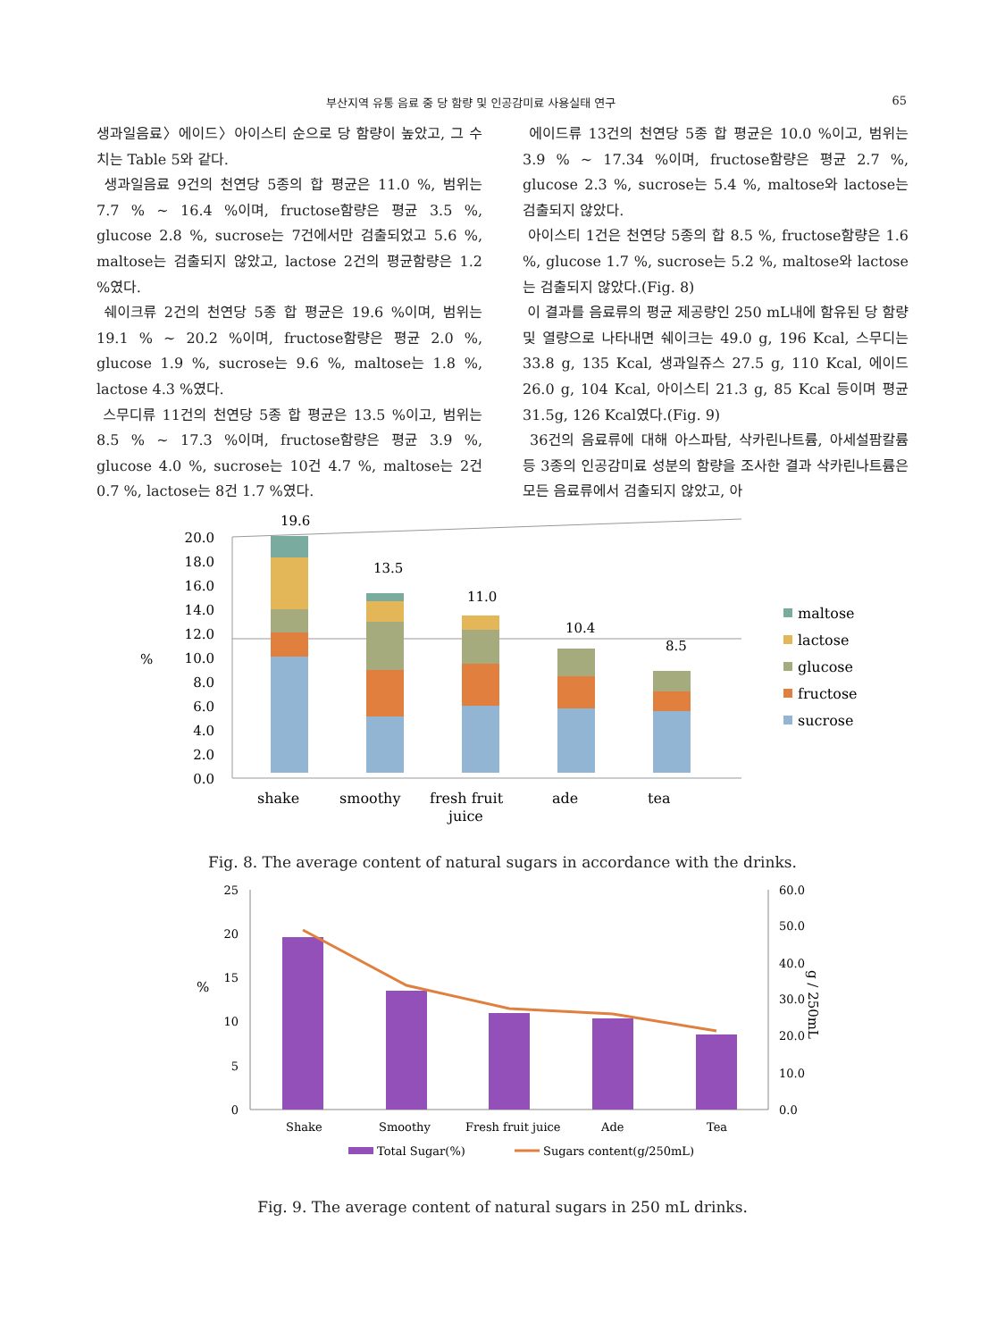부산지역 유통 음료 중 당 함량 및 인공감미료 사용실태 연구 65
생과일음료〉에이드〉아이스티 순으로 당 함량이 높았고, 그 수치는 Table 5와 같다.
생과일음료 9건의 천연당 5종의 합 평균은 11.0 %, 범위는 7.7 % ~ 16.4 %이며, fructose함량은 평균 3.5 %, glucose 2.8 %, sucrose는 7건에서만 검출되었고 5.6 %, maltose는 검출되지 않았고, lactose 2건의 평균함량은 1.2 %였다.
쉐이크류 2건의 천연당 5종 합 평균은 19.6 %이며, 범위는 19.1 % ~ 20.2 %이며, fructose함량은 평균 2.0 %, glucose 1.9 %, sucrose는 9.6 %, maltose는 1.8 %, lactose 4.3 %였다.
스무디류 11건의 천연당 5종 합 평균은 13.5 %이고, 범위는 8.5 % ~ 17.3 %이며, fructose함량은 평균 3.9 %, glucose 4.0 %, sucrose는 10건 4.7 %, maltose는 2건 0.7 %, lactose는 8건 1.7 %였다.
에이드류 13건의 천연당 5종 합 평균은 10.0 %이고, 범위는 3.9 % ~ 17.34 %이며, fructose함량은 평균 2.7 %, glucose 2.3 %, sucrose는 5.4 %, maltose와 lactose는 검출되지 않았다.
아이스티 1건은 천연당 5종의 합 8.5 %, fructose함량은 1.6 %, glucose 1.7 %, sucrose는 5.2 %, maltose와 lactose는 검출되지 않았다.(Fig. 8)
이 결과를 음료류의 평균 제공량인 250 mL내에 함유된 당 함량 및 열량으로 나타내면 쉐이크는 49.0 g, 196 Kcal, 스무디는 33.8 g, 135 Kcal, 생과일쥬스 27.5 g, 110 Kcal, 에이드 26.0 g, 104 Kcal, 아이스티 21.3 g, 85 Kcal 등이며 평균 31.5g, 126 Kcal였다.(Fig. 9)
36건의 음료류에 대해 아스파탐, 삭카린나트륨, 아세설팜칼륨 등 3종의 인공감미료 성분의 함량을 조사한 결과 삭카린나트륨은 모든 음료류에서 검출되지 않았고, 아
20.0
18.0
16.0
14.0
12.0
10.0
8.0
6.0
4.0
2.0
0.0
%
19.6
13.5
11.0
10.4
8.5
shake
smoothy
fresh fruit
juice
ade
tea
maltose
lactose
glucose
fructose
sucrose
Fig. 8. The average content of natural sugars in accordance with the drinks.
25
20
15
10
5
0
60.0
50.0
40.0
30.0
20.0
10.0
0.0
%
g / 250mL
Shake
Smoothy
Fresh fruit juice
Ade
Tea
Total Sugar(%)
Sugars content(g/250mL)
Fig. 9. The average content of natural sugars in 250 mL drinks.